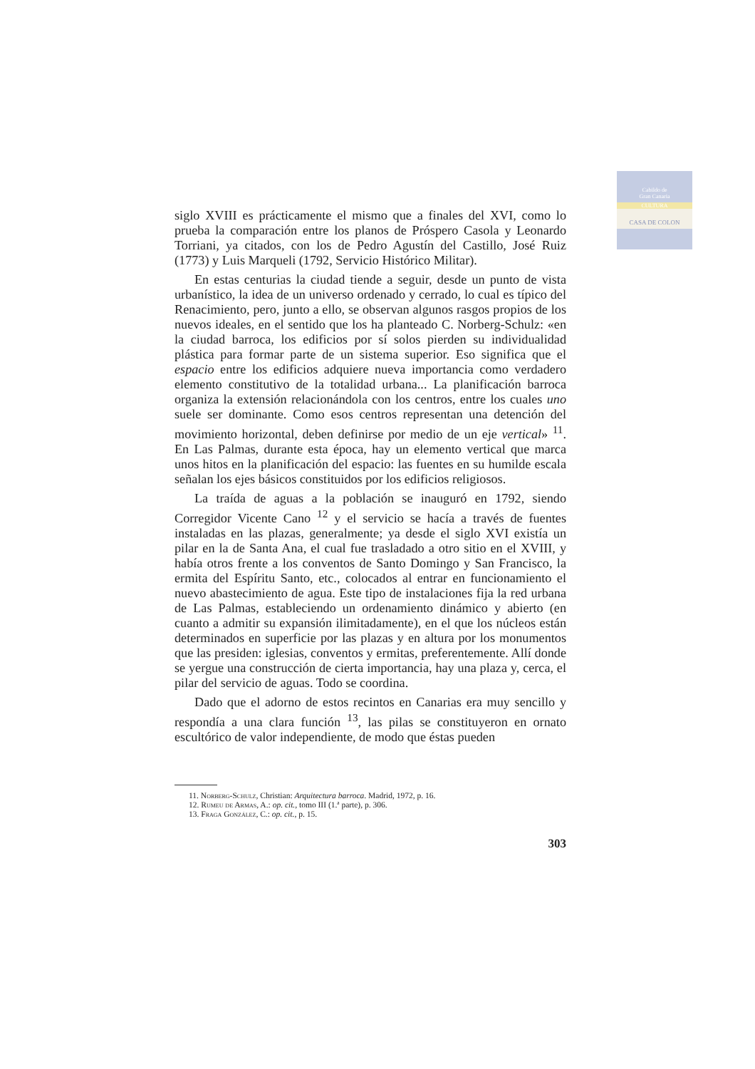Cabildo de
Gran Canaria
CULTURA
CASA DE COLON
siglo XVIII es prácticamente el mismo que a finales del XVI, como lo prueba la comparación entre los planos de Próspero Casola y Leonardo Torriani, ya citados, con los de Pedro Agustín del Castillo, José Ruiz (1773) y Luis Marqueli (1792, Servicio Histórico Militar).
En estas centurias la ciudad tiende a seguir, desde un punto de vista urbanístico, la idea de un universo ordenado y cerrado, lo cual es típico del Renacimiento, pero, junto a ello, se observan algunos rasgos propios de los nuevos ideales, en el sentido que los ha planteado C. Norberg-Schulz: «en la ciudad barroca, los edificios por sí solos pierden su individualidad plástica para formar parte de un sistema superior. Eso significa que el espacio entre los edificios adquiere nueva importancia como verdadero elemento constitutivo de la totalidad urbana... La planificación barroca organiza la extensión relacionándola con los centros, entre los cuales uno suele ser dominante. Como esos centros representan una detención del movimiento horizontal, deben definirse por medio de un eje vertical» <sup>11</sup>. En Las Palmas, durante esta época, hay un elemento vertical que marca unos hitos en la planificación del espacio: las fuentes en su humilde escala señalan los ejes básicos constituidos por los edificios religiosos.
La traída de aguas a la población se inauguró en 1792, siendo Corregidor Vicente Cano <sup>12</sup> y el servicio se hacía a través de fuentes instaladas en las plazas, generalmente; ya desde el siglo XVI existía un pilar en la de Santa Ana, el cual fue trasladado a otro sitio en el XVIII, y había otros frente a los conventos de Santo Domingo y San Francisco, la ermita del Espíritu Santo, etc., colocados al entrar en funcionamiento el nuevo abastecimiento de agua. Este tipo de instalaciones fija la red urbana de Las Palmas, estableciendo un ordenamiento dinámico y abierto (en cuanto a admitir su expansión ilimitadamente), en el que los núcleos están determinados en superficie por las plazas y en altura por los monumentos que las presiden: iglesias, conventos y ermitas, preferentemente. Allí donde se yergue una construcción de cierta importancia, hay una plaza y, cerca, el pilar del servicio de aguas. Todo se coordina.
Dado que el adorno de estos recintos en Canarias era muy sencillo y respondía a una clara función <sup>13</sup>, las pilas se constituyeron en ornato escultórico de valor independiente, de modo que éstas pueden
11. Norberg-Schulz, Christian: Arquitectura barroca. Madrid, 1972, p. 16.
12. Rumeu de Armas, A.: op. cit., tomo III (1.ª parte), p. 306.
13. Fraga González, C.: op. cit., p. 15.
303